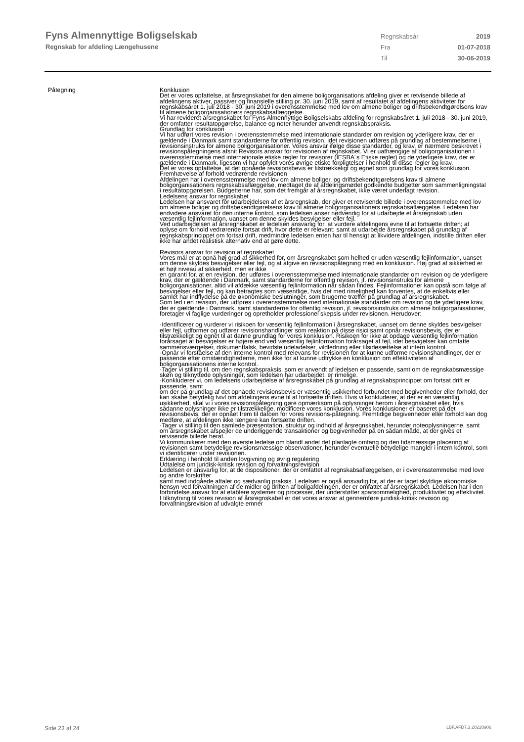Fyns Almennyttige Boligselskab
Regnskab for afdeling Længehusene
Regnskabsår 2019
Fra 01-07-2018
Til 30-06-2019
Påtegning Konklusion
Det er vores opfattelse, at årsregnskabet for den almene boligorganisations afdeling giver et retvisende billede af afdelingens aktiver, passiver og finansielle stilling pr. 30. juni 2019, samt af resultatet af afdelingens aktiviteter for regnskabsåret 1. juli 2018 - 30. juni 2019 i overensstemmelse med lov om almene boliger og driftsbekendtgørelsens krav til almene boligorganisationers regnskabsaflæggelse.
Vi har revideret årsregnskabet for Fyns Almennyttige Boligselskabs afdeling for regnskabsåret 1. juli 2018 - 30. juni 2019, der omfatter resultatopgørelse, balance og noter herunder anvendt regnskabspraksis.
Grundlag for konklusion
Vi har udført vores revision i overensstemmelse med internationale standarder om revision og yderligere krav, der er gældende i Danmark samt standarderne for offentlig revision, idet revisionen udføres på grundlag af bestemmelserne i revisionsinstruks for almene boligorganisationer. Vores ansvar ifølge disse standarder, og krav, er nærmere beskrevet i revisionspåtegningens afsnit Revisors ansvar for revisionen af regnskabet. Vi er uafhængige af boligorganisationen i overensstemmelse med internationale etiske regler for revisorer (IESBA´s Etiske regler) og de yderligere krav, der er gældende i Danmark, ligesom vi har opfyldt vores øvrige etiske forpligtelser i henhold til disse regler og krav.
Det er vores opfattelse, at det opnåede revisionsbevis er tilstrækkeligt og egnet som grundlag for vores konklusion.
Fremhævelse af forhold vedrørende revisionen
Afdelingen har i overensstemmelse med lov om almene boliger, og driftsbekendtgørelsens krav til almene boligorganisationers regnskabsaflæggelse, medtaget de af afdelingsmødet godkendte budgetter som sammenligningstal i resultatopgørelsen. Budgetterne har, som det fremgår af årsregnskabet, ikke været underlagt revision.
Ledelsens ansvar for regnskabet
Ledelsen har ansvaret for udarbejdelsen af et årsregnskab, der giver et retvisende billede i overensstemmelse med lov om almene boliger og driftsbekendtgørelsens krav til almene boligorganisationers regnskabsaflæggelse. Ledelsen har endvidere ansvaret for den interne kontrol, som ledelsen anser nødvendig for at udarbejde et årsregnskab uden væsentlig fejlinformation, uanset om denne skyldes besvigelser eller fejl.
Ved udarbejdelsen af årsregnskabet er ledelsen ansvarlig for, at vurdere afdelingens evne til at fortsætte driften; at oplyse om forhold vedrørende fortsat drift, hvor dette er relevant; samt at udarbejde årsregnskabet på grundlag af regnskabsprincippet om fortsat drift, medmindre ledelsen enten har til hensigt at likvidere afdelingen, indstille driften eller ikke har andet realistisk alternativ end at gøre dette.
Revisors ansvar for revision af regnskabet
Vores mål er at opnå høj grad af sikkerhed for, om årsregnskabet som helhed er uden væsentlig fejlinformation, uanset om denne skyldes besvigelser eller fejl, og at afgive en revisionspåtegning med en konklusion. Høj grad af sikkerhed er et højt niveau af sikkerhed, men er ikke
en garanti for, at en revision, der udføres i overensstemmelse med internationale standarder om revision og de yderligere krav, der er gældende i Danmark, samt standarderne for offentlig revision, jf. revisionsinstruks for almene boligorganisationer, altid vil afdække væsentlig fejlinformation når sådan findes. Fejlinformationer kan opstå som følge af besvigelser eller fejl, og kan betragtes som væsentlige, hvis det med rimelighed kan forventes, at de enkeltvis eller samlet har indflydelse på de økonomiske beslutninger, som brugerne træffer på grundlag af årsregnskabet.
Som led i en revision, der udføres i overensstemmelse med internationale standarder om revision og de yderligere krav, der er gældende i Danmark, samt standarderne for offentlig revision, jf. revisionsinstruks om almene boligorganisationer, foretager vi faglige vurderinger og opretholder professionel skepsis under revisionen. Herudover:
·Identificerer og vurderer vi risikoen for væsentlig fejlinformation i årsregnskabet, uanset om denne skyldes besvigelser eller fejl, udformer og udfører revisionshandlinger som reaktion på disse risici samt opnår revisionsbevis, der er tilstrækkeligt og egnet til at danne grundlag for vores konklusion. Risikoen for ikke at opdage væsentlig fejlinformation forårsaget at besvigelser er højere end ved væsentlig fejlinformation forårsaget af fejl, idet besvigelser kan omfatte sammensværgelser, dokumentfalsk, bevidste udeladelser, vildledning eller tilsidesættelse af intern kontrol.
·Opnår vi forståelse af den interne kontrol med relevans for revisionen for at kunne udforme revisionshandlinger, der er passende efter omstændighederne, men ikke for at kunne udtrykke en konklusion om effektiviteten af boligorganisationens interne kontrol.
·Tager vi stilling til, om den regnskabspraksis, som er anvendt af ledelsen er passende, samt om de regnskabsmæssige skøn og tilknyttede oplysninger, som ledelsen har udarbejdet, er rimelige.
·Konkluderer vi, om ledelsens udarbejdelse af årsregnskabet på grundlag af regnskabsprincippet om fortsat drift er passende, samt
om der på grundlag af det opnåede revisionsbevis er væsentlig usikkerhed forbundet med begivenheder eller forhold, der kan skabe betydelig tvivl om afdelingens evne til at fortsætte driften. Hvis vi konkluderer, at der er en væsentlig usikkerhed, skal vi i vores revisionspåtegning gøre opmærksom på oplysninger herom i årsregnskabet eller, hvis sådanne oplysninger ikke er tilstrækkelige, modificere vores konklusion. Vores konklusioner er baseret på det revisionsbevis, der er opnået frem til datoen for vores revisions-påtegning. Fremtidige begivenheder eller forhold kan dog medføre, at afdelingen ikke længere kan fortsætte driften.
·Tager vi stilling til den samlede præsentation, struktur og indhold af årsregnskabet, herunder noteoplysningerne, samt om årsregnskabet afspejler de underliggende transaktioner og begivenheder på en sådan måde, at der gives et retvisende billede heraf.
Vi kommunikerer med den øverste ledelse om blandt andet det planlagte omfang og den tidsmæssige placering af revisionen samt betydelige revisionsmæssige observationer, herunder eventuelle betydelige mangler i intern kontrol, som vi identificerer under revisionen.
Erklæring i henhold til anden lovgivning og øvrig regulering
Udtalelse om juridisk-kritisk revision og forvaltningsrevision
Ledelsen er ansvarlig for, at de dispositioner, der er omfattet af regnskabsaflæggelsen, er i overensstemmelse med love og andre forskrifter
samt med indgåede aftaler og sædvanlig praksis. Ledelsen er også ansvarlig for, at der er taget skyldige økonomiske hensyn ved forvaltningen af de midler og driften af boligafdelingen, der er omfattet af årsregnskabet. Ledelsen har i den forbindelse ansvar for at etablere systemer og processer, der understøtter sparsommelighed, produktivitet og effektivitet.
I tilknytning til vores revision af årsregnskabet er det vores ansvar at gennemføre juridisk-kritisk revision og forvaltningsrevision af udvalgte emner
Side 23 af 24 LBF.AFD7.3.20220906